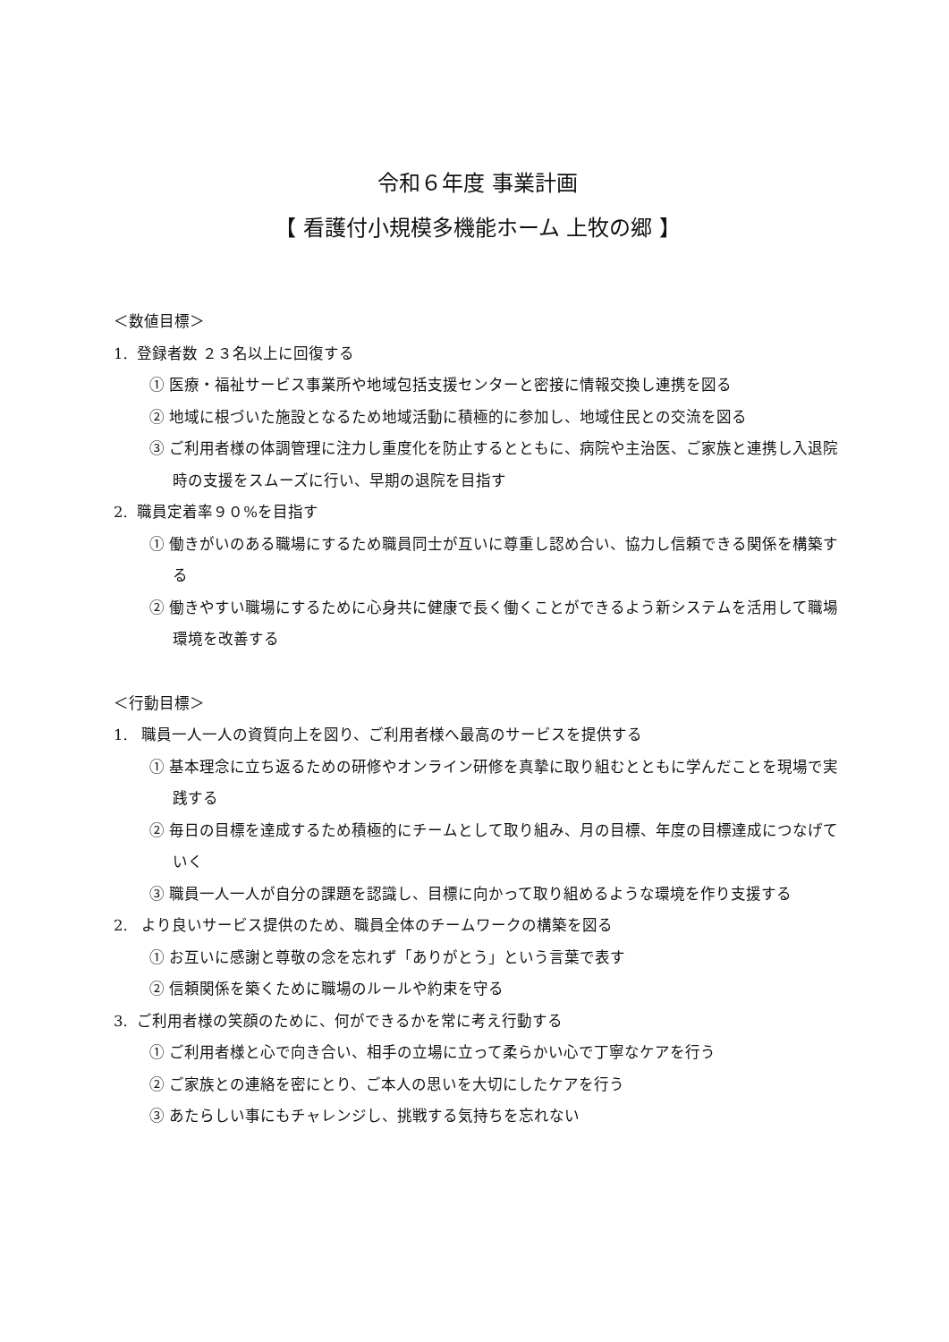令和６年度 事業計画
【 看護付小規模多機能ホーム 上牧の郷 】
＜数値目標＞
1. 登録者数 ２３名以上に回復する
① 医療・福祉サービス事業所や地域包括支援センターと密接に情報交換し連携を図る
② 地域に根づいた施設となるため地域活動に積極的に参加し、地域住民との交流を図る
③ ご利用者様の体調管理に注力し重度化を防止するとともに、病院や主治医、ご家族と連携し入退院時の支援をスムーズに行い、早期の退院を目指す
2. 職員定着率９０%を目指す
① 働きがいのある職場にするため職員同士が互いに尊重し認め合い、協力し信頼できる関係を構築する
② 働きやすい職場にするために心身共に健康で長く働くことができるよう新システムを活用して職場環境を改善する
＜行動目標＞
1. 職員一人一人の資質向上を図り、ご利用者様へ最高のサービスを提供する
① 基本理念に立ち返るための研修やオンライン研修を真摯に取り組むとともに学んだことを現場で実践する
② 毎日の目標を達成するため積極的にチームとして取り組み、月の目標、年度の目標達成につなげていく
③ 職員一人一人が自分の課題を認識し、目標に向かって取り組めるような環境を作り支援する
2. より良いサービス提供のため、職員全体のチームワークの構築を図る
① お互いに感謝と尊敬の念を忘れず「ありがとう」という言葉で表す
② 信頼関係を築くために職場のルールや約束を守る
3. ご利用者様の笑顔のために、何ができるかを常に考え行動する
① ご利用者様と心で向き合い、相手の立場に立って柔らかい心で丁寧なケアを行う
② ご家族との連絡を密にとり、ご本人の思いを大切にしたケアを行う
③ あたらしい事にもチャレンジし、挑戦する気持ちを忘れない